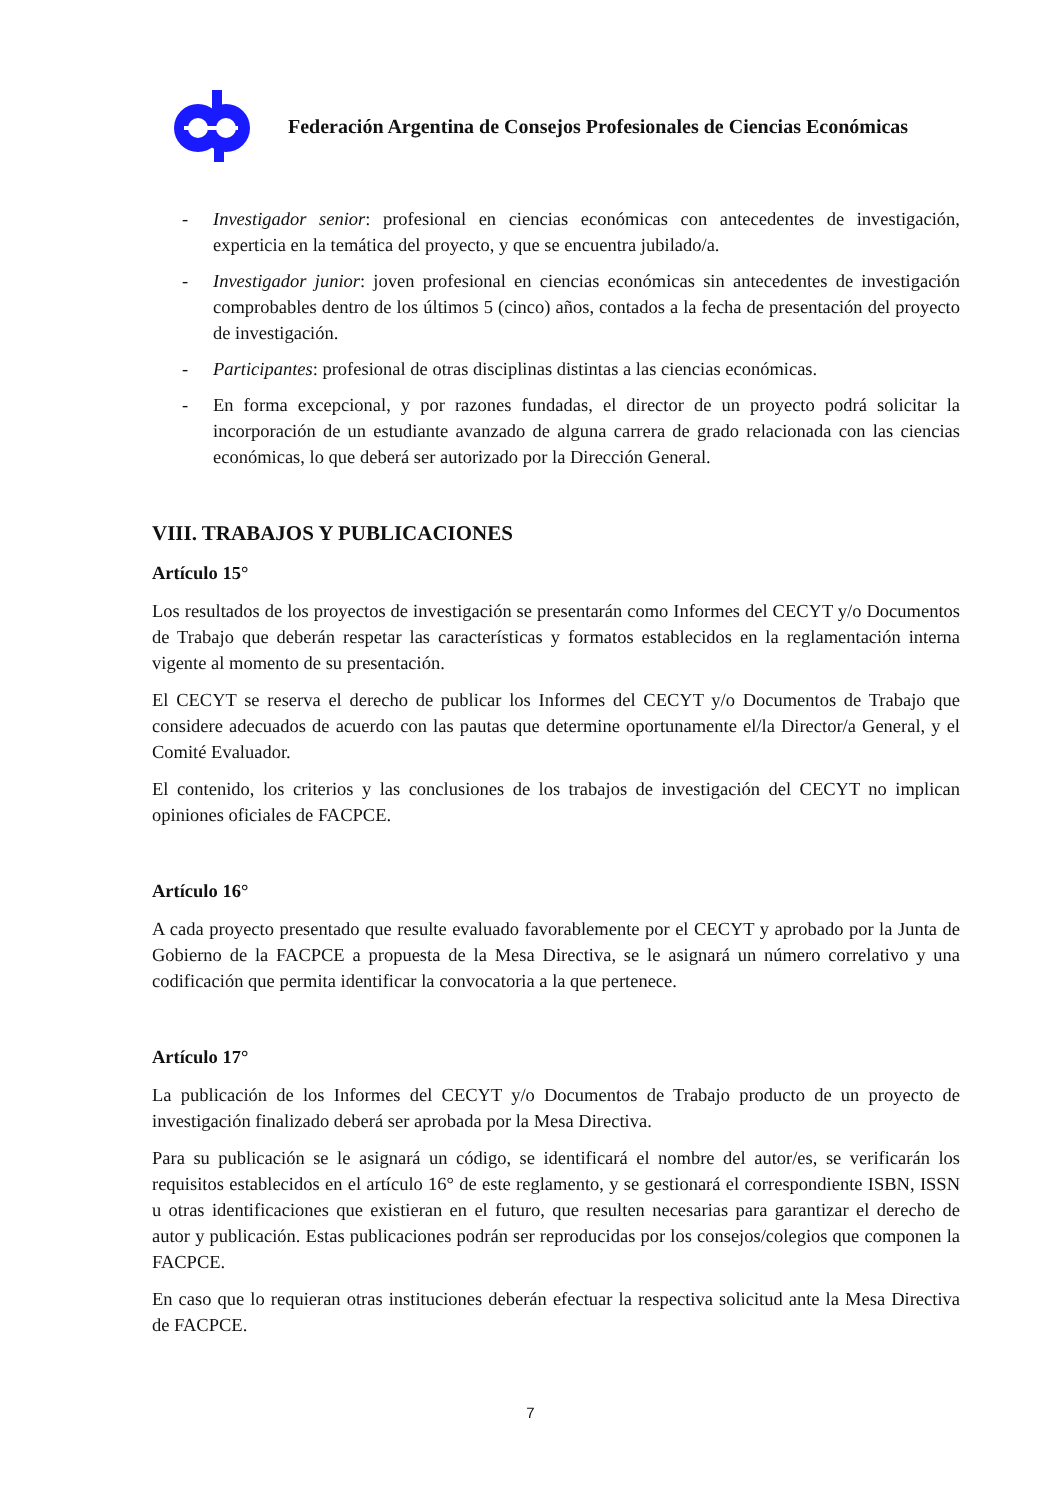Federación Argentina de Consejos Profesionales de Ciencias Económicas
- Investigador senior: profesional en ciencias económicas con antecedentes de investigación, experticia en la temática del proyecto, y que se encuentra jubilado/a.
- Investigador junior: joven profesional en ciencias económicas sin antecedentes de investigación comprobables dentro de los últimos 5 (cinco) años, contados a la fecha de presentación del proyecto de investigación.
- Participantes: profesional de otras disciplinas distintas a las ciencias económicas.
- En forma excepcional, y por razones fundadas, el director de un proyecto podrá solicitar la incorporación de un estudiante avanzado de alguna carrera de grado relacionada con las ciencias económicas, lo que deberá ser autorizado por la Dirección General.
VIII. TRABAJOS Y PUBLICACIONES
Artículo 15°
Los resultados de los proyectos de investigación se presentarán como Informes del CECYT y/o Documentos de Trabajo que deberán respetar las características y formatos establecidos en la reglamentación interna vigente al momento de su presentación.
El CECYT se reserva el derecho de publicar los Informes del CECYT y/o Documentos de Trabajo que considere adecuados de acuerdo con las pautas que determine oportunamente el/la Director/a General, y el Comité Evaluador.
El contenido, los criterios y las conclusiones de los trabajos de investigación del CECYT no implican opiniones oficiales de FACPCE.
Artículo 16°
A cada proyecto presentado que resulte evaluado favorablemente por el CECYT y aprobado por la Junta de Gobierno de la FACPCE a propuesta de la Mesa Directiva, se le asignará un número correlativo y una codificación que permita identificar la convocatoria a la que pertenece.
Artículo 17°
La publicación de los Informes del CECYT y/o Documentos de Trabajo producto de un proyecto de investigación finalizado deberá ser aprobada por la Mesa Directiva.
Para su publicación se le asignará un código, se identificará el nombre del autor/es, se verificarán los requisitos establecidos en el artículo 16° de este reglamento, y se gestionará el correspondiente ISBN, ISSN u otras identificaciones que existieran en el futuro, que resulten necesarias para garantizar el derecho de autor y publicación. Estas publicaciones podrán ser reproducidas por los consejos/colegios que componen la FACPCE.
En caso que lo requieran otras instituciones deberán efectuar la respectiva solicitud ante la Mesa Directiva de FACPCE.
7